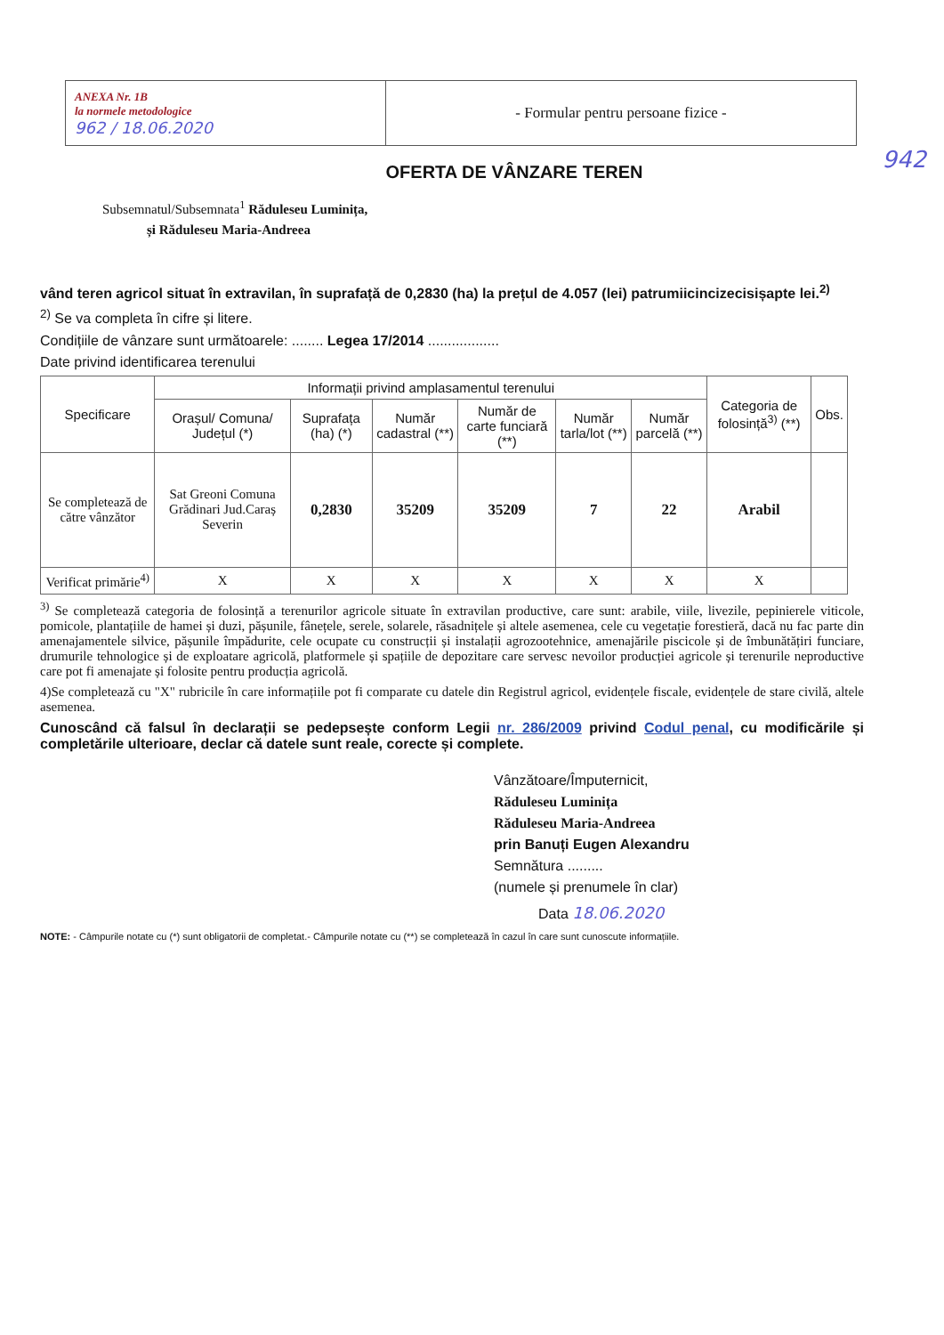| ANEXA Nr. 1B la normele metodologice 962 / 18.06.2020 | - Formular pentru persoane fizice - |
942
OFERTA DE VÂNZARE TEREN
Subsemnatul/Subsemnata<sup>1</sup> Răduleseu Luminița,
și Răduleseu Maria-Andreea
vând teren agricol situat în extravilan, în suprafață de 0,2830 (ha) la prețul de 4.057 (lei) patrumiicincizecisișapte lei.<sup>2)</sup>
<sup>2)</sup> Se va completa în cifre și litere.
Condițiile de vânzare sunt următoarele: ........ Legea 17/2014 ..................
Date privind identificarea terenului
| Specificare | Informații privind amplasamentul terenului | | | | | | Categoria de folosință<sup>3)</sup> (**) | Obs. |
| --- | --- | --- | --- | --- | --- | --- | --- | --- |
| | Orașul/ Comuna/ Județul (*) | Suprafața (ha) (*) | Număr cadastral (**) | Număr de carte funciară (**) | Număr tarla/lot (**) | Număr parcelă (**) | | |
| Se completează de către vânzător | Sat Greoni Comuna Grădinari Jud.Caraș Severin | 0,2830 | 35209 | 35209 | 7 | 22 | Arabil | |
| Verificat primărie<sup>4)</sup> | X | X | X | X | X | X | X | |
<sup>3)</sup> Se completează categoria de folosință a terenurilor agricole situate în extravilan productive, care sunt: arabile, viile, livezile, pepinierele viticole, pomicole, plantațiile de hamei și duzi, pășunile, fânețele, serele, solarele, răsadnițele și altele asemenea, cele cu vegetație forestieră, dacă nu fac parte din amenajamentele silvice, pășunile împădurite, cele ocupate cu construcții și instalații agrozootehnice, amenajările piscicole și de îmbunătățiri funciare, drumurile tehnologice și de exploatare agricolă, platformele și spațiile de depozitare care servesc nevoilor producției agricole și terenurile neproductive care pot fi amenajate și folosite pentru producția agricolă.
4)Se completează cu "X" rubricile în care informațiile pot fi comparate cu datele din Registrul agricol, evidențele fiscale, evidențele de stare civilă, altele asemenea.
Cunoscând că falsul în declarații se pedepsește conform Legii nr. 286/2009 privind Codul penal, cu modificările și completările ulterioare, declar că datele sunt reale, corecte și complete.
Vânzătoare/Împuternicit,
Răduleseu Luminița
Răduleseu Maria-Andreea
prin Banuți Eugen Alexandru
Semnătura .........
(numele și prenumele în clar)
Data 18.06.2020
NOTE: - Câmpurile notate cu (*) sunt obligatorii de completat.- Câmpurile notate cu (**) se completează în cazul în care sunt cunoscute informațiile.